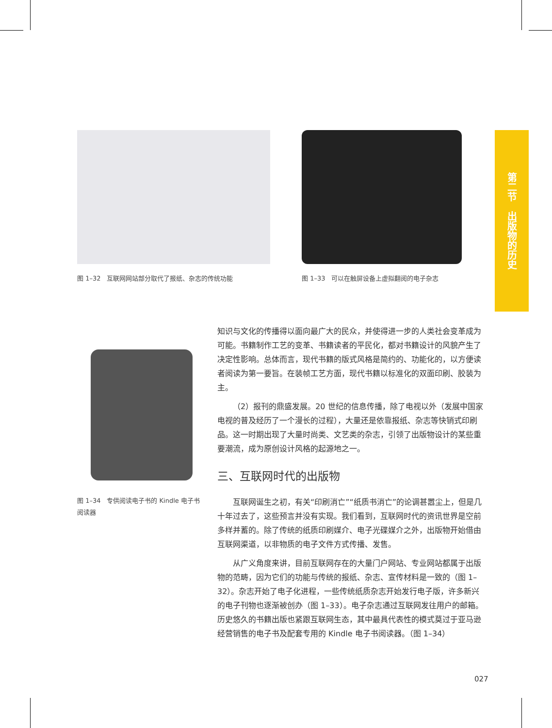图 1–32　互联网网站部分取代了报纸、杂志的传统功能
图 1–33　可以在触屏设备上虚拟翻阅的电子杂志
第二节　出版物的历史
图 1–34　专供阅读电子书的 Kindle 电子书阅读器
知识与文化的传播得以面向最广大的民众，并使得进一步的人类社会变革成为可能。书籍制作工艺的变革、书籍读者的平民化，都对书籍设计的风貌产生了决定性影响。总体而言，现代书籍的版式风格是简约的、功能化的，以方便读者阅读为第一要旨。在装帧工艺方面，现代书籍以标准化的双面印刷、胶装为主。
（2）报刊的鼎盛发展。20 世纪的信息传播，除了电视以外（发展中国家电视的普及经历了一个漫长的过程），大量还是依靠报纸、杂志等快销式印刷品。这一时期出现了大量时尚类、文艺类的杂志，引领了出版物设计的某些重要潮流，成为原创设计风格的起源地之一。
三、互联网时代的出版物
互联网诞生之初，有关“印刷消亡”“纸质书消亡”的论调甚嚣尘上，但是几十年过去了，这些预言并没有实现。我们看到，互联网时代的资讯世界是空前多样并蓄的。除了传统的纸质印刷媒介、电子光碟媒介之外，出版物开始借由互联网渠道，以非物质的电子文件方式传播、发售。
从广义角度来讲，目前互联网存在的大量门户网站、专业网站都属于出版物的范畴，因为它们的功能与传统的报纸、杂志、宣传材料是一致的（图 1–32）。杂志开始了电子化进程，一些传统纸质杂志开始发行电子版，许多新兴的电子刊物也逐渐被创办（图 1–33）。电子杂志通过互联网发往用户的邮箱。历史悠久的书籍出版也紧跟互联网生态，其中最具代表性的模式莫过于亚马逊经营销售的电子书及配套专用的 Kindle 电子书阅读器。（图 1–34）
027